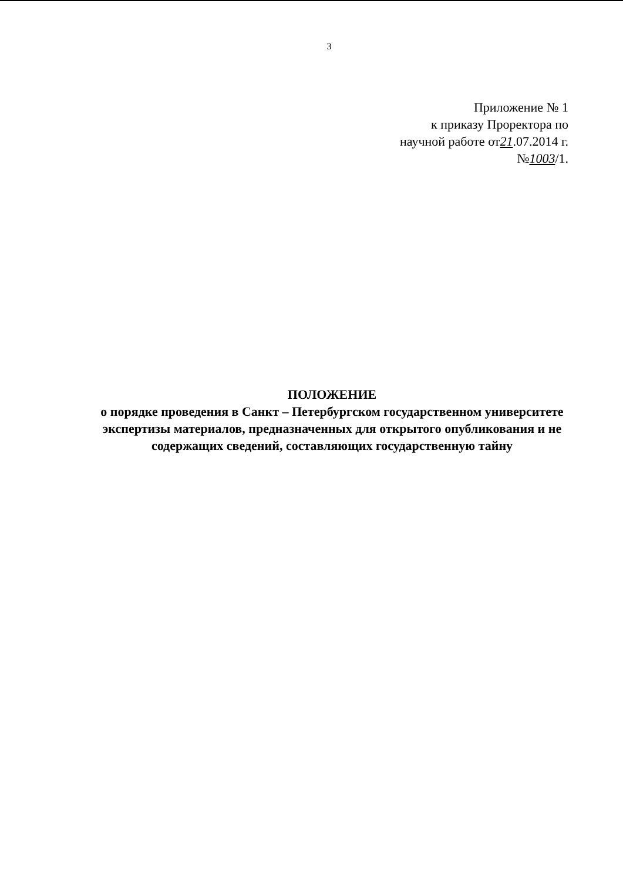3
Приложение № 1
к приказу Проректора по
научной работе от21.07.2014 г.
№1003/1.
ПОЛОЖЕНИЕ
о порядке проведения в Санкт – Петербургском государственном университете экспертизы материалов, предназначенных для открытого опубликования и не содержащих сведений, составляющих государственную тайну